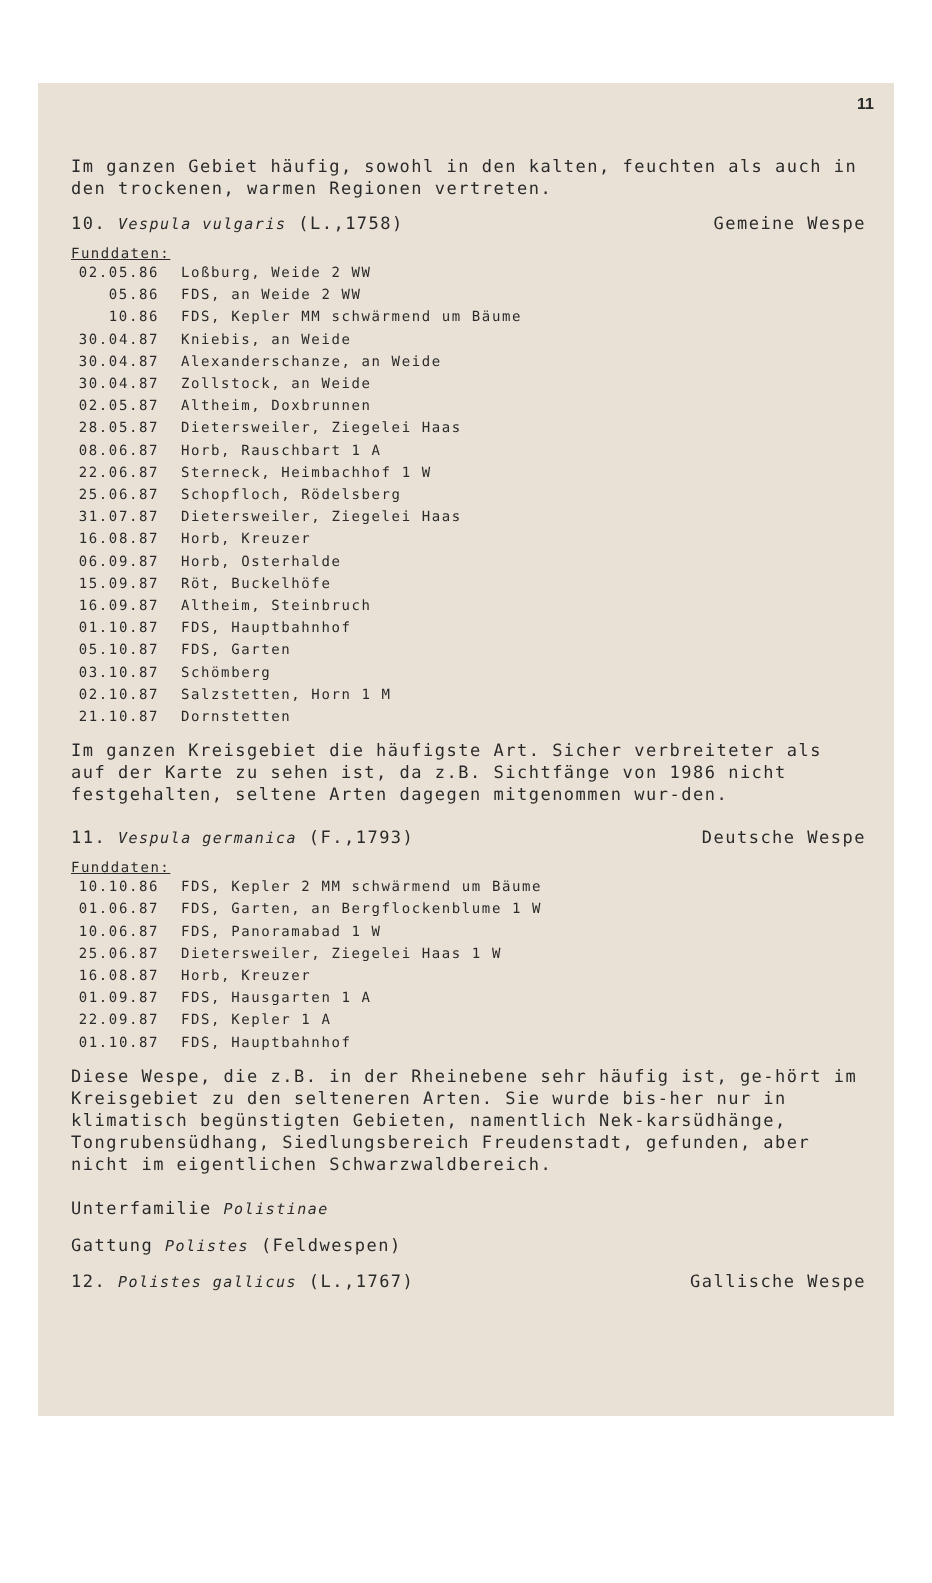11
Im ganzen Gebiet häufig, sowohl in den kalten, feuchten als auch in den trockenen, warmen Regionen vertreten.
10. Vespula vulgaris (L.,1758) Gemeine Wespe
Funddaten:
| 02.05.86 | Loßburg, Weide 2 WW |
| 05.86 | FDS, an Weide 2 WW |
| 10.86 | FDS, Kepler MM schwärmend um Bäume |
| 30.04.87 | Kniebis, an Weide |
| 30.04.87 | Alexanderschanze, an Weide |
| 30.04.87 | Zollstock, an Weide |
| 02.05.87 | Altheim, Doxbrunnen |
| 28.05.87 | Dietersweiler, Ziegelei Haas |
| 08.06.87 | Horb, Rauschbart 1 A |
| 22.06.87 | Sterneck, Heimbachhof 1 W |
| 25.06.87 | Schopfloch, Rödelsberg |
| 31.07.87 | Dietersweiler, Ziegelei Haas |
| 16.08.87 | Horb, Kreuzer |
| 06.09.87 | Horb, Osterhalde |
| 15.09.87 | Röt, Buckelhöfe |
| 16.09.87 | Altheim, Steinbruch |
| 01.10.87 | FDS, Hauptbahnhof |
| 05.10.87 | FDS, Garten |
| 03.10.87 | Schömberg |
| 02.10.87 | Salzstetten, Horn 1 M |
| 21.10.87 | Dornstetten |
Im ganzen Kreisgebiet die häufigste Art. Sicher verbreiteter als auf der Karte zu sehen ist, da z.B. Sichtfänge von 1986 nicht festgehalten, seltene Arten dagegen mitgenommen wur-den.
11. Vespula germanica (F.,1793) Deutsche Wespe
Funddaten:
| 10.10.86 | FDS, Kepler 2 MM schwärmend um Bäume |
| 01.06.87 | FDS, Garten, an Bergflockenblume 1 W |
| 10.06.87 | FDS, Panoramabad 1 W |
| 25.06.87 | Dietersweiler, Ziegelei Haas 1 W |
| 16.08.87 | Horb, Kreuzer |
| 01.09.87 | FDS, Hausgarten 1 A |
| 22.09.87 | FDS, Kepler 1 A |
| 01.10.87 | FDS, Hauptbahnhof |
Diese Wespe, die z.B. in der Rheinebene sehr häufig ist, ge-hört im Kreisgebiet zu den selteneren Arten. Sie wurde bis-her nur in klimatisch begünstigten Gebieten, namentlich Nek-karsüdhänge, Tongrubensüdhang, Siedlungsbereich Freudenstadt, gefunden, aber nicht im eigentlichen Schwarzwaldbereich.
Unterfamilie Polistinae
Gattung Polistes (Feldwespen)
12. Polistes gallicus (L.,1767) Gallische Wespe